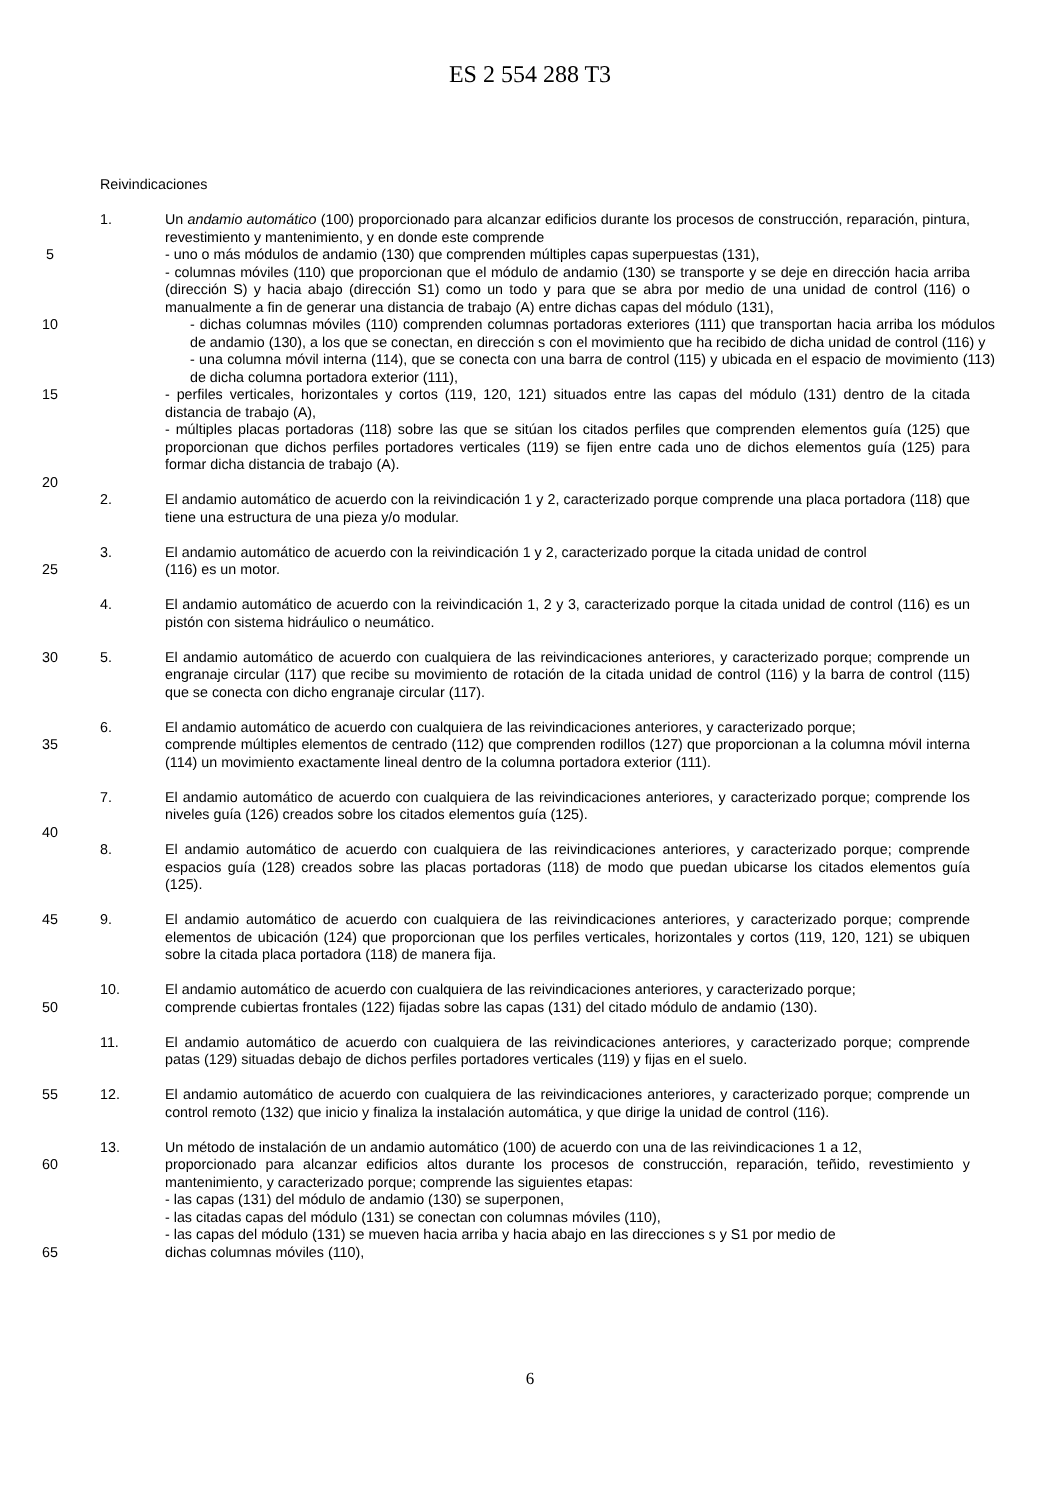ES 2 554 288 T3
Reivindicaciones
1. Un andamio automático (100) proporcionado para alcanzar edificios durante los procesos de construcción, reparación, pintura, revestimiento y mantenimiento, y en donde este comprende
5 - uno o más módulos de andamio (130) que comprenden múltiples capas superpuestas (131),
- columnas móviles (110) que proporcionan que el módulo de andamio (130) se transporte y se deje en dirección hacia arriba (dirección S) y hacia abajo (dirección S1) como un todo y para que se abra por medio de una unidad de control (116) o manualmente a fin de generar una distancia de trabajo (A) entre dichas capas del módulo (131),
10 - dichas columnas móviles (110) comprenden columnas portadoras exteriores (111) que transportan hacia arriba los módulos de andamio (130), a los que se conectan, en dirección s con el movimiento que ha recibido de dicha unidad de control (116) y
- una columna móvil interna (114), que se conecta con una barra de control (115) y ubicada en el espacio de movimiento (113) de dicha columna portadora exterior (111),
15 - perfiles verticales, horizontales y cortos (119, 120, 121) situados entre las capas del módulo (131) dentro de la citada distancia de trabajo (A),
- múltiples placas portadoras (118) sobre las que se sitúan los citados perfiles que comprenden elementos guía (125) que proporcionan que dichos perfiles portadores verticales (119) se fijen entre cada uno de dichos elementos guía (125) para formar dicha distancia de trabajo (A).
20
2. El andamio automático de acuerdo con la reivindicación 1 y 2, caracterizado porque comprende una placa portadora (118) que tiene una estructura de una pieza y/o modular.
3. El andamio automático de acuerdo con la reivindicación 1 y 2, caracterizado porque la citada unidad de control
25 (116) es un motor.
4. El andamio automático de acuerdo con la reivindicación 1, 2 y 3, caracterizado porque la citada unidad de control (116) es un pistón con sistema hidráulico o neumático.
30 5. El andamio automático de acuerdo con cualquiera de las reivindicaciones anteriores, y caracterizado porque; comprende un engranaje circular (117) que recibe su movimiento de rotación de la citada unidad de control (116) y la barra de control (115) que se conecta con dicho engranaje circular (117).
6. El andamio automático de acuerdo con cualquiera de las reivindicaciones anteriores, y caracterizado porque;
35 comprende múltiples elementos de centrado (112) que comprenden rodillos (127) que proporcionan a la columna móvil interna (114) un movimiento exactamente lineal dentro de la columna portadora exterior (111).
7. El andamio automático de acuerdo con cualquiera de las reivindicaciones anteriores, y caracterizado porque; comprende los niveles guía (126) creados sobre los citados elementos guía (125).
40
8. El andamio automático de acuerdo con cualquiera de las reivindicaciones anteriores, y caracterizado porque; comprende espacios guía (128) creados sobre las placas portadoras (118) de modo que puedan ubicarse los citados elementos guía (125).
45 9. El andamio automático de acuerdo con cualquiera de las reivindicaciones anteriores, y caracterizado porque; comprende elementos de ubicación (124) que proporcionan que los perfiles verticales, horizontales y cortos (119, 120, 121) se ubiquen sobre la citada placa portadora (118) de manera fija.
10. El andamio automático de acuerdo con cualquiera de las reivindicaciones anteriores, y caracterizado porque;
50 comprende cubiertas frontales (122) fijadas sobre las capas (131) del citado módulo de andamio (130).
11. El andamio automático de acuerdo con cualquiera de las reivindicaciones anteriores, y caracterizado porque; comprende patas (129) situadas debajo de dichos perfiles portadores verticales (119) y fijas en el suelo.
55 12. El andamio automático de acuerdo con cualquiera de las reivindicaciones anteriores, y caracterizado porque; comprende un control remoto (132) que inicio y finaliza la instalación automática, y que dirige la unidad de control (116).
13. Un método de instalación de un andamio automático (100) de acuerdo con una de las reivindicaciones 1 a 12,
60 proporcionado para alcanzar edificios altos durante los procesos de construcción, reparación, teñido, revestimiento y mantenimiento, y caracterizado porque; comprende las siguientes etapas:
- las capas (131) del módulo de andamio (130) se superponen,
- las citadas capas del módulo (131) se conectan con columnas móviles (110),
- las capas del módulo (131) se mueven hacia arriba y hacia abajo en las direcciones s y S1 por medio de
65 dichas columnas móviles (110),
6